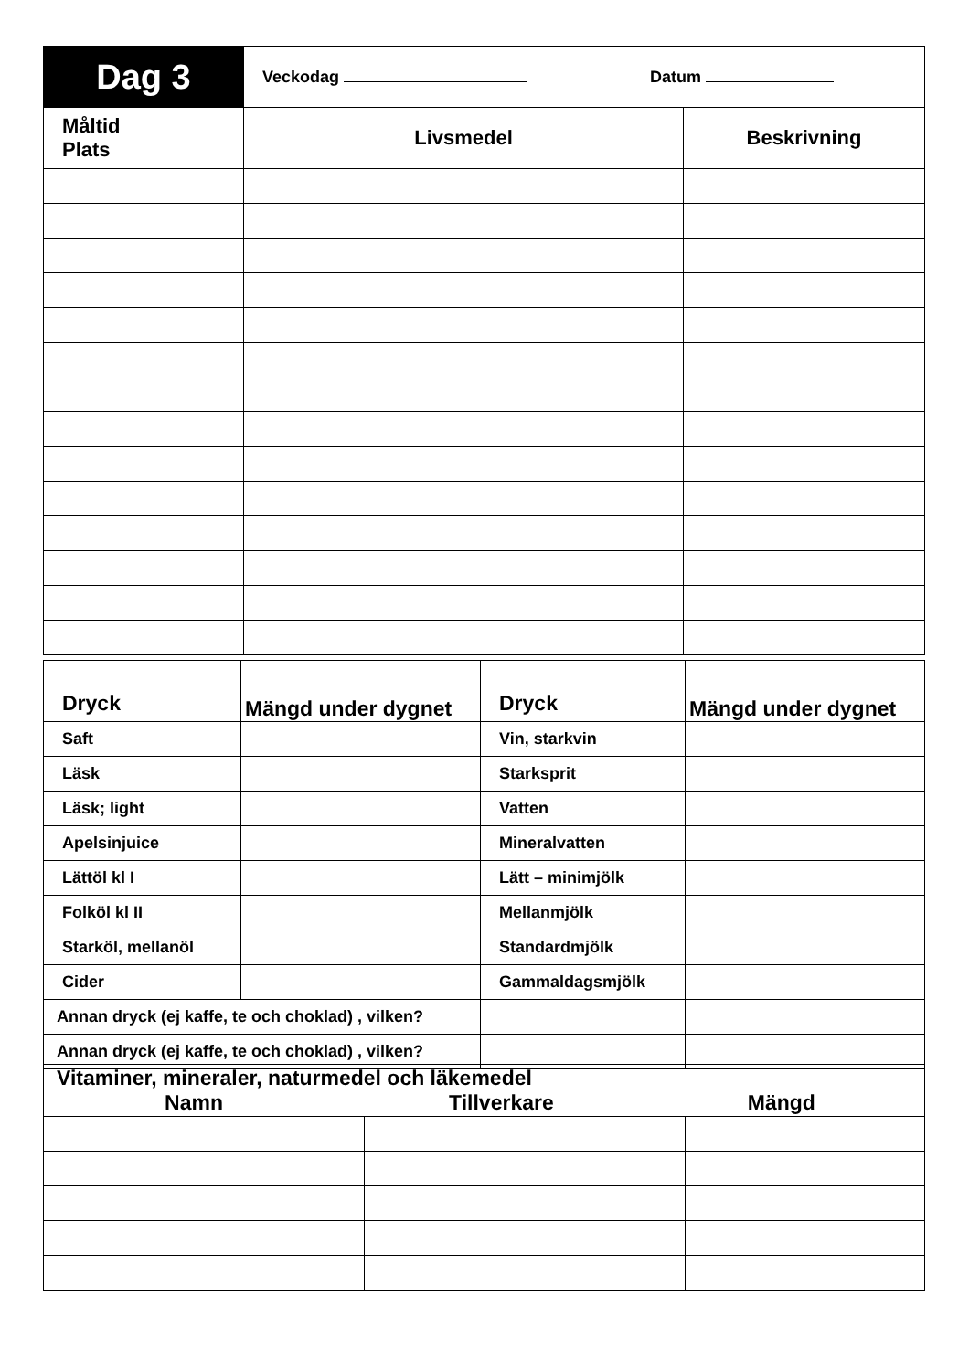| Dag 3 | Veckodag Datum | |
| Måltid Plats | Livsmedel | Beskrivning |
| Dryck | Mängd under dygnet | Dryck | Mängd under dygnet |
| Saft | | Vin, starkvin | |
| Läsk | | Starksprit | |
| Läsk; light | | Vatten | |
| Apelsinjuice | | Mineralvatten | |
| Lättöl kl I | | Lätt – minimjölk | |
| Folköl kl II | | Mellanmjölk | |
| Starköl, mellanöl | | Standardmjölk | |
| Cider | | Gammaldagsmjölk | |
| Annan dryck (ej kaffe, te och choklad) , vilken? | | | |
| Annan dryck (ej kaffe, te och choklad) , vilken? | | | |
| Vitaminer, mineraler, naturmedel och läkemedel Namn Tillverkare Mängd | | |